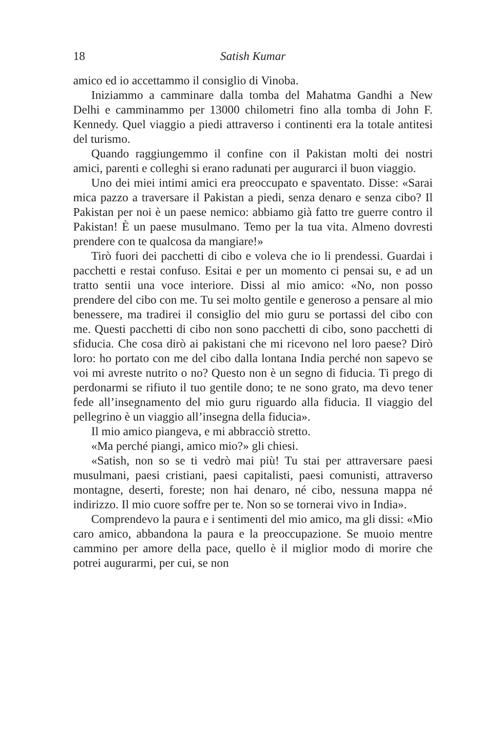18 Satish Kumar
amico ed io accettammo il consiglio di Vinoba.
Iniziammo a camminare dalla tomba del Mahatma Gandhi a New Delhi e camminammo per 13000 chilometri fino alla tomba di John F. Kennedy. Quel viaggio a piedi attraverso i continenti era la totale antitesi del turismo.
Quando raggiungemmo il confine con il Pakistan molti dei nostri amici, parenti e colleghi si erano radunati per augurarci il buon viaggio.
Uno dei miei intimi amici era preoccupato e spaventato. Disse: «Sarai mica pazzo a traversare il Pakistan a piedi, senza denaro e senza cibo? Il Pakistan per noi è un paese nemico: abbiamo già fatto tre guerre contro il Pakistan! È un paese musulmano. Temo per la tua vita. Almeno dovresti prendere con te qualcosa da mangiare!»
Tirò fuori dei pacchetti di cibo e voleva che io li prendessi. Guardai i pacchetti e restai confuso. Esitai e per un momento ci pensai su, e ad un tratto sentii una voce interiore. Dissi al mio amico: «No, non posso prendere del cibo con me. Tu sei molto gentile e generoso a pensare al mio benessere, ma tradirei il consiglio del mio guru se portassi del cibo con me. Questi pacchetti di cibo non sono pacchetti di cibo, sono pacchetti di sfiducia. Che cosa dirò ai pakistani che mi ricevono nel loro paese? Dirò loro: ho portato con me del cibo dalla lontana India perché non sapevo se voi mi avreste nutrito o no? Questo non è un segno di fiducia. Ti prego di perdonarmi se rifiuto il tuo gentile dono; te ne sono grato, ma devo tener fede all’insegnamento del mio guru riguardo alla fiducia. Il viaggio del pellegrino è un viaggio all’insegna della fiducia».
Il mio amico piangeva, e mi abbracciò stretto.
«Ma perché piangi, amico mio?» gli chiesi.
«Satish, non so se ti vedrò mai più! Tu stai per attraversare paesi musulmani, paesi cristiani, paesi capitalisti, paesi comunisti, attraverso montagne, deserti, foreste; non hai denaro, né cibo, nessuna mappa né indirizzo. Il mio cuore soffre per te. Non so se tornerai vivo in India».
Comprendevo la paura e i sentimenti del mio amico, ma gli dissi: «Mio caro amico, abbandona la paura e la preoccupazione. Se muoio mentre cammino per amore della pace, quello è il miglior modo di morire che potrei augurarmi, per cui, se non